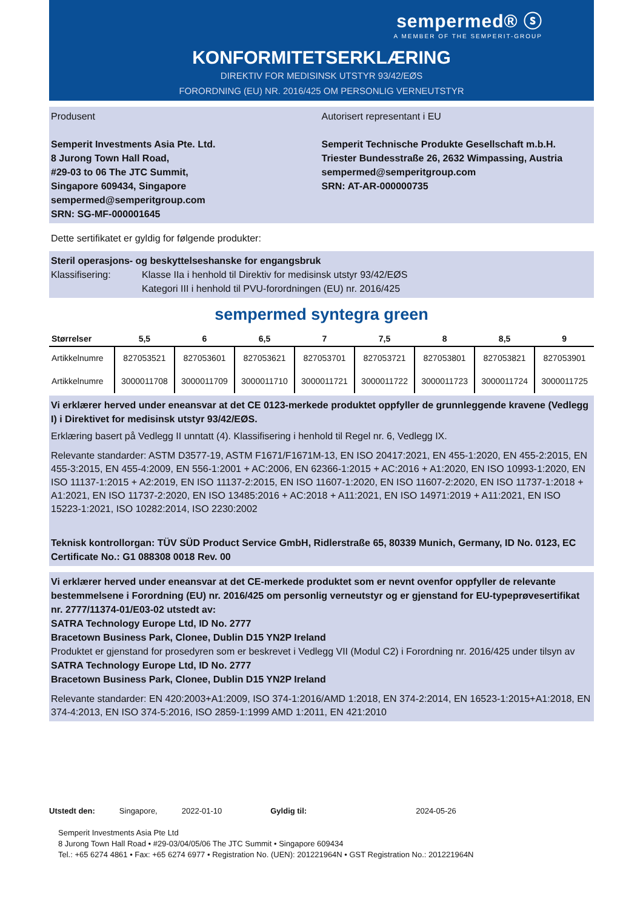sempermed® ⓢ
A MEMBER OF THE SEMPERIT-GROUP
KONFORMITETSERKLÆRING
DIREKTIV FOR MEDISINSK UTSTYR 93/42/EØS
FORORDNING (EU) NR. 2016/425 OM PERSONLIG VERNEUTSTYR
Produsent
Semperit Investments Asia Pte. Ltd.
8 Jurong Town Hall Road,
#29-03 to 06 The JTC Summit,
Singapore 609434, Singapore
sempermed@semperitgroup.com
SRN: SG-MF-000001645
Autorisert representant i EU
Semperit Technische Produkte Gesellschaft m.b.H.
Triester Bundesstraße 26, 2632 Wimpassing, Austria
sempermed@semperitgroup.com
SRN: AT-AR-000000735
Dette sertifikatet er gyldig for følgende produkter:
Steril operasjons- og beskyttelseshanske for engangsbruk
Klassifisering: Klasse IIa i henhold til Direktiv for medisinsk utstyr 93/42/EØS
Kategori III i henhold til PVU-forordningen (EU) nr. 2016/425
sempermed syntegra green
| Størrelser | 5,5 | 6 | 6,5 | 7 | 7,5 | 8 | 8,5 | 9 |
| --- | --- | --- | --- | --- | --- | --- | --- | --- |
| Artikkelnumre | 827053521 | 827053601 | 827053621 | 827053701 | 827053721 | 827053801 | 827053821 | 827053901 |
| Artikkelnumre | 3000011708 | 3000011709 | 3000011710 | 3000011721 | 3000011722 | 3000011723 | 3000011724 | 3000011725 |
Vi erklærer herved under eneansvar at det CE 0123-merkede produktet oppfyller de grunnleggende kravene (Vedlegg I) i Direktivet for medisinsk utstyr 93/42/EØS.
Erklæring basert på Vedlegg II unntatt (4). Klassifisering i henhold til Regel nr. 6, Vedlegg IX.
Relevante standarder: ASTM D3577-19, ASTM F1671/F1671M-13, EN ISO 20417:2021, EN 455-1:2020, EN 455-2:2015, EN 455-3:2015, EN 455-4:2009, EN 556-1:2001 + AC:2006, EN 62366-1:2015 + AC:2016 + A1:2020, EN ISO 10993-1:2020, EN ISO 11137-1:2015 + A2:2019, EN ISO 11137-2:2015, EN ISO 11607-1:2020, EN ISO 11607-2:2020, EN ISO 11737-1:2018 + A1:2021, EN ISO 11737-2:2020, EN ISO 13485:2016 + AC:2018 + A11:2021, EN ISO 14971:2019 + A11:2021, EN ISO 15223-1:2021, ISO 10282:2014, ISO 2230:2002
Teknisk kontrollorgan: TÜV SÜD Product Service GmbH, Ridlerstraße 65, 80339 Munich, Germany, ID No. 0123, EC Certificate No.: G1 088308 0018 Rev. 00
Vi erklærer herved under eneansvar at det CE-merkede produktet som er nevnt ovenfor oppfyller de relevante bestemmelsene i Forordning (EU) nr. 2016/425 om personlig verneutstyr og er gjenstand for EU-typeprøvesertifikat nr. 2777/11374-01/E03-02 utstedt av:
SATRA Technology Europe Ltd, ID No. 2777
Bracetown Business Park, Clonee, Dublin D15 YN2P Ireland
Produktet er gjenstand for prosedyren som er beskrevet i Vedlegg VII (Modul C2) i Forordning nr. 2016/425 under tilsyn av
SATRA Technology Europe Ltd, ID No. 2777
Bracetown Business Park, Clonee, Dublin D15 YN2P Ireland
Relevante standarder: EN 420:2003+A1:2009, ISO 374-1:2016/AMD 1:2018, EN 374-2:2014, EN 16523-1:2015+A1:2018, EN 374-4:2013, EN ISO 374-5:2016, ISO 2859-1:1999 AMD 1:2011, EN 421:2010
Utstedt den: Singapore, 2022-01-10 Gyldig til: 2024-05-26
Semperit Investments Asia Pte Ltd
8 Jurong Town Hall Road • #29-03/04/05/06 The JTC Summit • Singapore 609434
Tel.: +65 6274 4861 • Fax: +65 6274 6977 • Registration No. (UEN): 201221964N • GST Registration No.: 201221964N